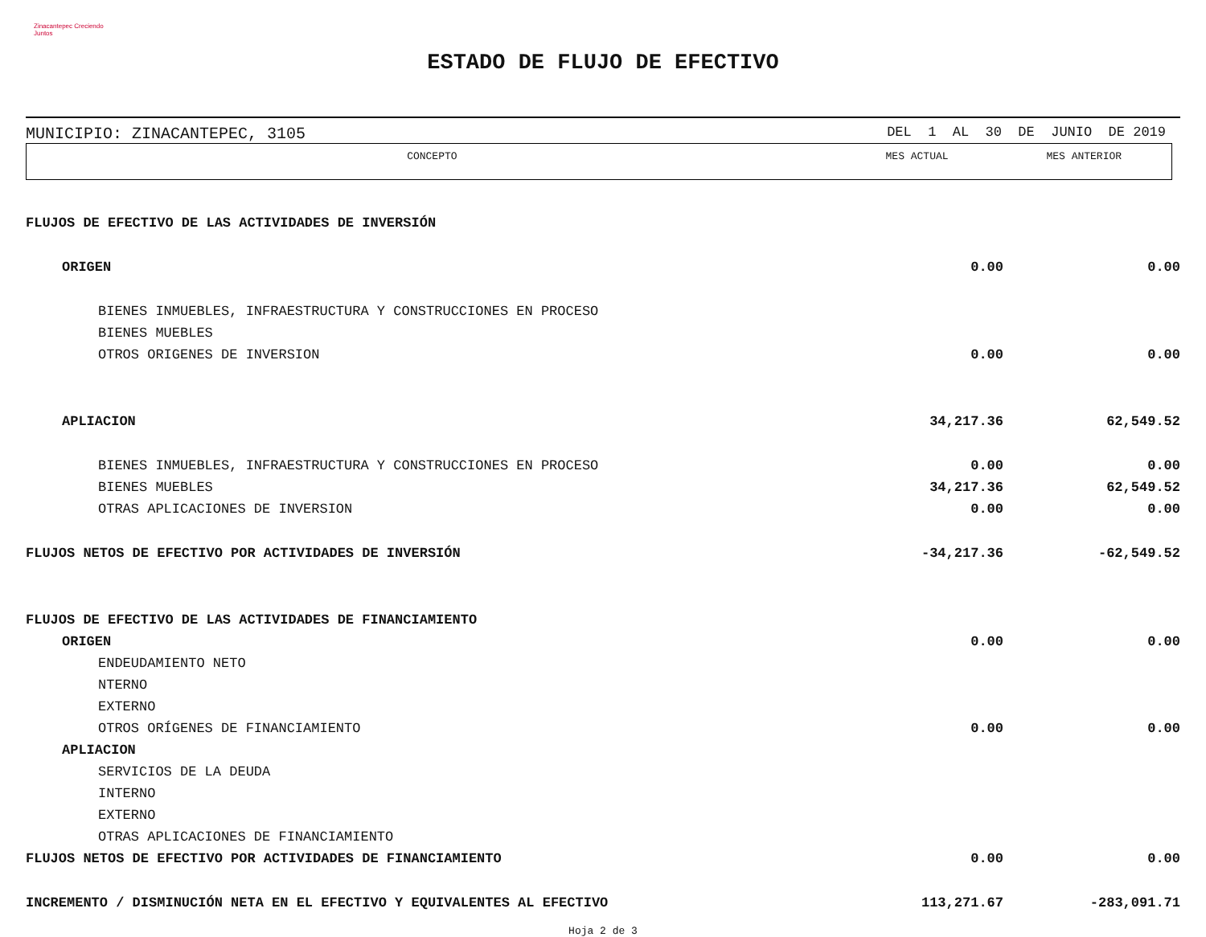Zinacantepec Creciendo Juntos
ESTADO DE FLUJO DE EFECTIVO
MUNICIPIO: ZINACANTEPEC, 3105 DEL 1 AL 30 DE JUNIO DE 2019
CONCEPTO MES ACTUAL MES ANTERIOR
| FLUJOS DE EFECTIVO DE LAS ACTIVIDADES DE INVERSIÓN | | |
| ORIGEN | 0.00 | 0.00 |
| BIENES INMUEBLES, INFRAESTRUCTURA Y CONSTRUCCIONES EN PROCESO | | |
| BIENES MUEBLES | | |
| OTROS ORIGENES DE INVERSION | 0.00 | 0.00 |
| APLIACION | 34,217.36 | 62,549.52 |
| BIENES INMUEBLES, INFRAESTRUCTURA Y CONSTRUCCIONES EN PROCESO | 0.00 | 0.00 |
| BIENES MUEBLES | 34,217.36 | 62,549.52 |
| OTRAS APLICACIONES DE INVERSION | 0.00 | 0.00 |
| FLUJOS NETOS DE EFECTIVO POR ACTIVIDADES DE INVERSIÓN | -34,217.36 | -62,549.52 |
| FLUJOS DE EFECTIVO DE LAS ACTIVIDADES DE FINANCIAMIENTO | | |
| ORIGEN | 0.00 | 0.00 |
| ENDEUDAMIENTO NETO | | |
| NTERNO | | |
| EXTERNO | | |
| OTROS ORÍGENES DE FINANCIAMIENTO | 0.00 | 0.00 |
| APLIACION | | |
| SERVICIOS DE LA DEUDA | | |
| INTERNO | | |
| EXTERNO | | |
| OTRAS APLICACIONES DE FINANCIAMIENTO | | |
| FLUJOS NETOS DE EFECTIVO POR ACTIVIDADES DE FINANCIAMIENTO | 0.00 | 0.00 |
| INCREMENTO / DISMINUCIÓN NETA EN EL EFECTIVO Y EQUIVALENTES AL EFECTIVO | 113,271.67 | -283,091.71 |
Hoja 2 de 3